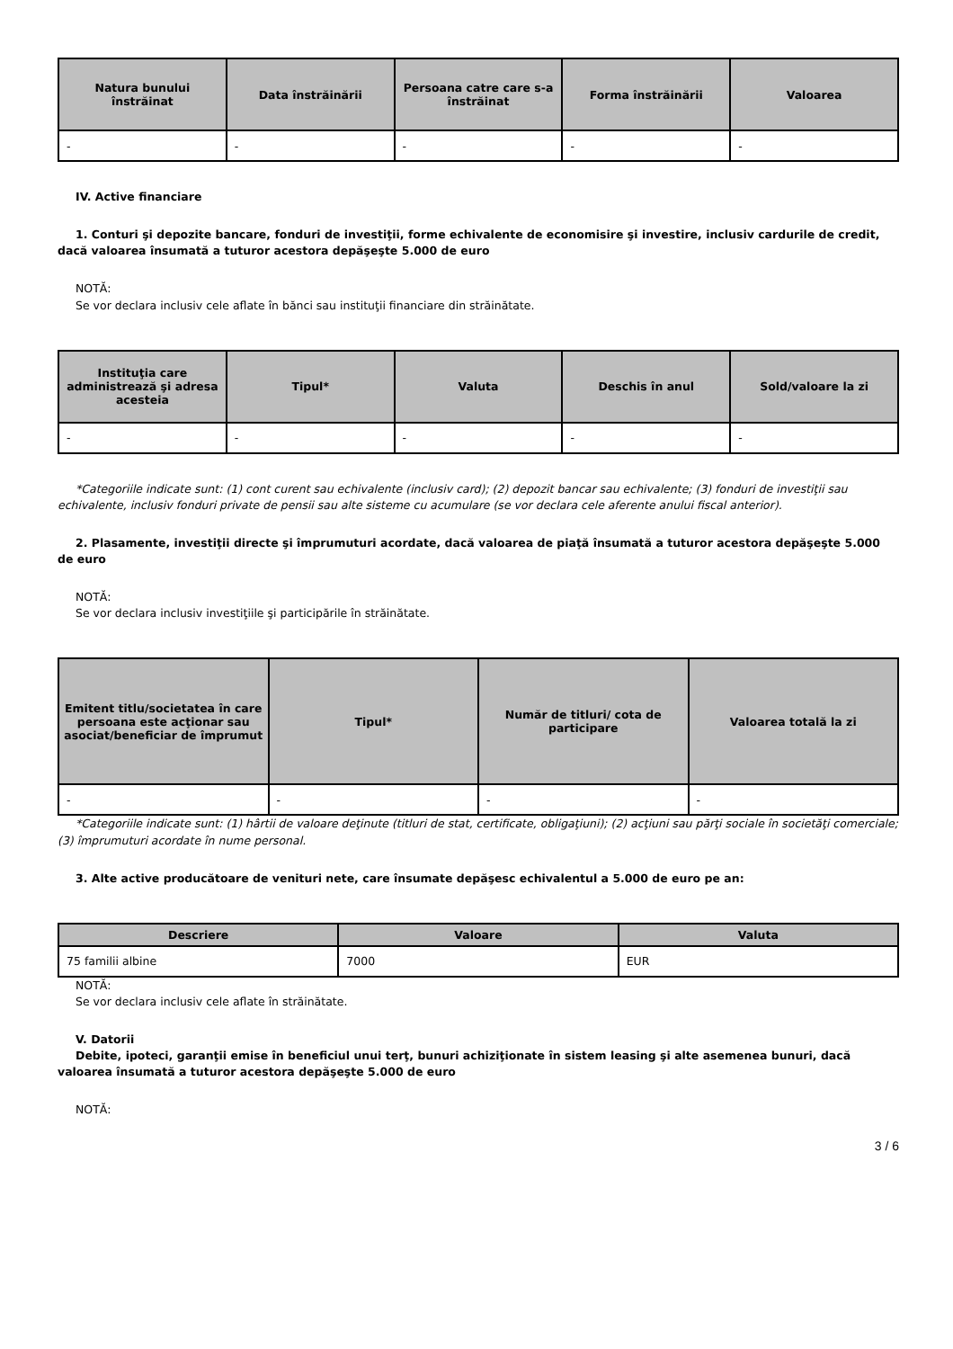| Natura bunului înstrăinat | Data înstrăinării | Persoana catre care s-a înstrăinat | Forma înstrăinării | Valoarea |
| --- | --- | --- | --- | --- |
| - | - | - | - | - |
IV. Active financiare
1. Conturi şi depozite bancare, fonduri de investiţii, forme echivalente de economisire şi investire, inclusiv cardurile de credit, dacă valoarea însumată a tuturor acestora depăşeşte 5.000 de euro
NOTĂ:
Se vor declara inclusiv cele aflate în bănci sau instituţii financiare din străinătate.
| Instituţia care administrează şi adresa acesteia | Tipul* | Valuta | Deschis în anul | Sold/valoare la zi |
| --- | --- | --- | --- | --- |
| - | - | - | - | - |
*Categoriile indicate sunt: (1) cont curent sau echivalente (inclusiv card); (2) depozit bancar sau echivalente; (3) fonduri de investiţii sau echivalente, inclusiv fonduri private de pensii sau alte sisteme cu acumulare (se vor declara cele aferente anului fiscal anterior).
2. Plasamente, investiţii directe şi împrumuturi acordate, dacă valoarea de piaţă însumată a tuturor acestora depăşeşte 5.000 de euro
NOTĂ:
Se vor declara inclusiv investiţiile şi participările în străinătate.
| Emitent titlu/societatea în care persoana este acţionar sau asociat/beneficiar de împrumut | Tipul* | Număr de titluri/ cota de participare | Valoarea totală la zi |
| --- | --- | --- | --- |
| - | - | - | - |
*Categoriile indicate sunt: (1) hârtii de valoare deţinute (titluri de stat, certificate, obligaţiuni); (2) acţiuni sau părţi sociale în societăţi comerciale; (3) împrumuturi acordate în nume personal.
3. Alte active producătoare de venituri nete, care însumate depăşesc echivalentul a 5.000 de euro pe an:
| Descriere | Valoare | Valuta |
| --- | --- | --- |
| 75 familii albine | 7000 | EUR |
NOTĂ:
Se vor declara inclusiv cele aflate în străinătate.
V. Datorii
Debite, ipoteci, garanţii emise în beneficiul unui terţ, bunuri achiziţionate în sistem leasing şi alte asemenea bunuri, dacă valoarea însumată a tuturor acestora depăşeşte 5.000 de euro
NOTĂ:
3 / 6